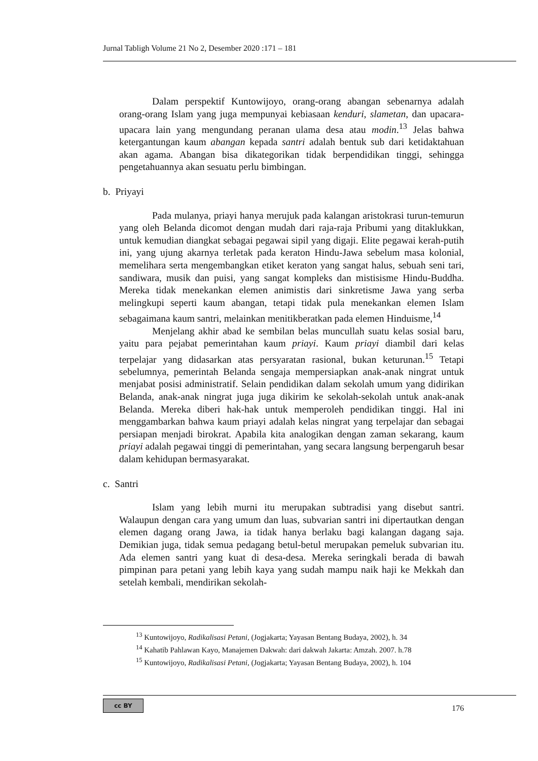Jurnal Tabligh Volume 21 No 2, Desember 2020 :171 – 181
Dalam perspektif Kuntowijoyo, orang-orang abangan sebenarnya adalah orang-orang Islam yang juga mempunyai kebiasaan kenduri, slametan, dan upacara-upacara lain yang mengundang peranan ulama desa atau modin.<sup>13</sup> Jelas bahwa ketergantungan kaum abangan kepada santri adalah bentuk sub dari ketidaktahuan akan agama. Abangan bisa dikategorikan tidak berpendidikan tinggi, sehingga pengetahuannya akan sesuatu perlu bimbingan.
b. Priyayi
Pada mulanya, priayi hanya merujuk pada kalangan aristokrasi turun-temurun yang oleh Belanda dicomot dengan mudah dari raja-raja Pribumi yang ditaklukkan, untuk kemudian diangkat sebagai pegawai sipil yang digaji. Elite pegawai kerah-putih ini, yang ujung akarnya terletak pada keraton Hindu-Jawa sebelum masa kolonial, memelihara serta mengembangkan etiket keraton yang sangat halus, sebuah seni tari, sandiwara, musik dan puisi, yang sangat kompleks dan mistisisme Hindu-Buddha. Mereka tidak menekankan elemen animistis dari sinkretisme Jawa yang serba melingkupi seperti kaum abangan, tetapi tidak pula menekankan elemen Islam sebagaimana kaum santri, melainkan menitikberatkan pada elemen Hinduisme,<sup>14</sup>
Menjelang akhir abad ke sembilan belas muncullah suatu kelas sosial baru, yaitu para pejabat pemerintahan kaum priayi. Kaum priayi diambil dari kelas terpelajar yang didasarkan atas persyaratan rasional, bukan keturunan.<sup>15</sup> Tetapi sebelumnya, pemerintah Belanda sengaja mempersiapkan anak-anak ningrat untuk menjabat posisi administratif. Selain pendidikan dalam sekolah umum yang didirikan Belanda, anak-anak ningrat juga juga dikirim ke sekolah-sekolah untuk anak-anak Belanda. Mereka diberi hak-hak untuk memperoleh pendidikan tinggi. Hal ini menggambarkan bahwa kaum priayi adalah kelas ningrat yang terpelajar dan sebagai persiapan menjadi birokrat. Apabila kita analogikan dengan zaman sekarang, kaum priayi adalah pegawai tinggi di pemerintahan, yang secara langsung berpengaruh besar dalam kehidupan bermasyarakat.
c. Santri
Islam yang lebih murni itu merupakan subtradisi yang disebut santri. Walaupun dengan cara yang umum dan luas, subvarian santri ini dipertautkan dengan elemen dagang orang Jawa, ia tidak hanya berlaku bagi kalangan dagang saja. Demikian juga, tidak semua pedagang betul-betul merupakan pemeluk subvarian itu. Ada elemen santri yang kuat di desa-desa. Mereka seringkali berada di bawah pimpinan para petani yang lebih kaya yang sudah mampu naik haji ke Mekkah dan setelah kembali, mendirikan sekolah-
<sup>13</sup> Kuntowijoyo, Radikalisasi Petani, (Jogjakarta; Yayasan Bentang Budaya, 2002), h. 34
<sup>14</sup> Kahatib Pahlawan Kayo, Manajemen Dakwah: dari dakwah Jakarta: Amzah. 2007. h.78
<sup>15</sup> Kuntowijoyo, Radikalisasi Petani, (Jogjakarta; Yayasan Bentang Budaya, 2002), h. 104
cc BY 176